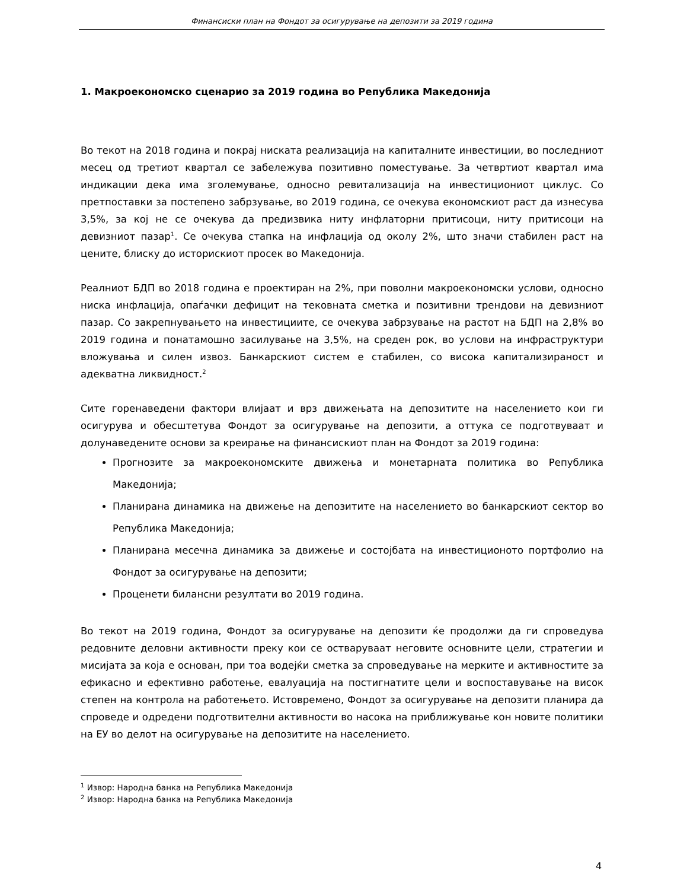Финансиски план на Фондот за осигурување на депозити за 2019 година
1. Макроекономско сценарио за 2019 година во Република Македонија
Во текот на 2018 година и покрај ниската реализација на капиталните инвестиции, во последниот месец од третиот квартал се забележува позитивно поместување. За четвртиот квартал има индикации дека има зголемување, односно ревитализација на инвестициониот циклус. Со претпоставки за постепено забрзување, во 2019 година, се очекува економскиот раст да изнесува 3,5%, за кој не се очекува да предизвика ниту инфлаторни притисоци, ниту притисоци на девизниот пазар<sup>1</sup>. Се очекува стапка на инфлација од околу 2%, што значи стабилен раст на цените, блиску до историскиот просек во Македонија.
Реалниот БДП во 2018 година е проектиран на 2%, при поволни макроекономски услови, односно ниска инфлација, опаѓачки дефицит на тековната сметка и позитивни трендови на девизниот пазар. Со закрепнувањето на инвестициите, се очекува забрзување на растот на БДП на 2,8% во 2019 година и понатамошно засилување на 3,5%, на среден рок, во услови на инфраструктури вложувања и силен извоз. Банкарскиот систем е стабилен, со висока капитализираност и адекватна ликвидност.<sup>2</sup>
Сите горенаведени фактори влијаат и врз движењата на депозитите на населението кои ги осигурува и обесштетува Фондот за осигурување на депозити, а оттука се подготвуваат и долунаведените основи за креирање на финансискиот план на Фондот за 2019 година:
Прогнозите за макроекономските движења и монетарната политика во Република Македонија;
Планирана динамика на движење на депозитите на населението во банкарскиот сектор во Република Македонија;
Планирана месечна динамика за движење и состојбата на инвестиционото портфолио на Фондот за осигурување на депозити;
Проценети билансни резултати во 2019 година.
Во текот на 2019 година, Фондот за осигурување на депозити ќе продолжи да ги спроведува редовните деловни активности преку кои се остваруваат неговите основните цели, стратегии и мисијата за која е основан, при тоа водејќи сметка за спроведување на мерките и активностите за ефикасно и ефективно работење, евалуација на постигнатите цели и воспоставување на висок степен на контрола на работењето. Истовремено, Фондот за осигурување на депозити планира да спроведе и одредени подготвителни активности во насока на приближување кон новите политики на ЕУ во делот на осигурување на депозитите на населението.
<sup>1</sup> Извор: Народна банка на Република Македонија
<sup>2</sup> Извор: Народна банка на Република Македонија
4